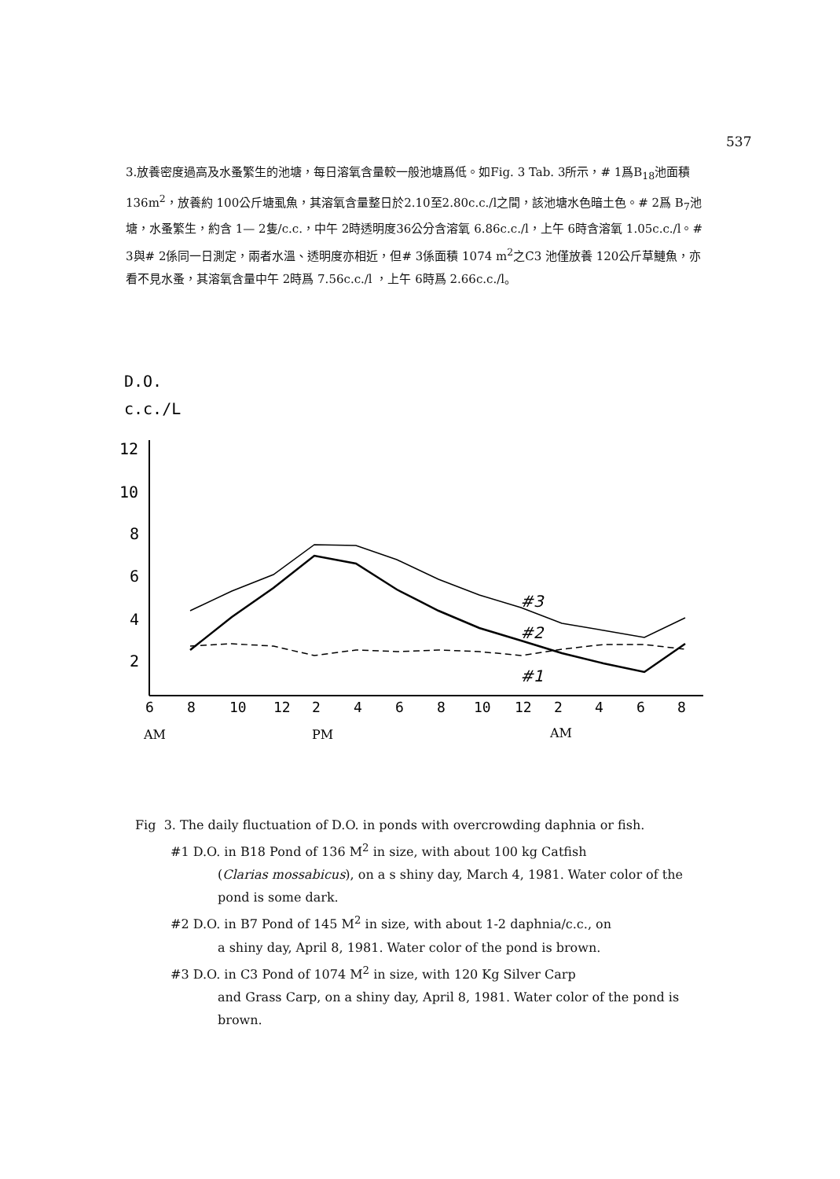537
3.放養密度過高及水蚤繁生的池塘，每日溶氧含量較一般池塘爲低。如Fig. 3 Tab. 3所示，# 1爲B<sub>18</sub>池面積 136m<sup>2</sup>，放養約 100公斤塘虱魚，其溶氧含量整日於2.10至2.80c.c./l之間，該池塘水色暗土色。# 2爲 B<sub>7</sub>池塘，水蚤繁生，約含 1— 2隻/c.c.，中午 2時透明度36公分含溶氧 6.86c.c./l，上午 6時含溶氧 1.05c.c./l。# 3與# 2係同一日測定，兩者水溫、透明度亦相近，但# 3係面積 1074 m<sup>2</sup>之C3 池僅放養 120公斤草鰱魚，亦看不見水蚤，其溶氧含量中午 2時爲 7.56c.c./l ，上午 6時爲 2.66c.c./l。
D.O.
c.c./L
12
10
8
6
4
2
6
8
10
12
2
4
6
8
10
12
2
4
6
8
AM
PM
AM
#3
#2
#1
Fig 3. The daily fluctuation of D.O. in ponds with overcrowding daphnia or fish.
#1 D.O. in B18 Pond of 136 M<sup>2</sup> in size, with about 100 kg Catfish
(Clarias mossabicus), on a s shiny day, March 4, 1981. Water color of the pond is some dark.
#2 D.O. in B7 Pond of 145 M<sup>2</sup> in size, with about 1-2 daphnia/c.c., on
a shiny day, April 8, 1981. Water color of the pond is brown.
#3 D.O. in C3 Pond of 1074 M<sup>2</sup> in size, with 120 Kg Silver Carp
and Grass Carp, on a shiny day, April 8, 1981. Water color of the pond is brown.